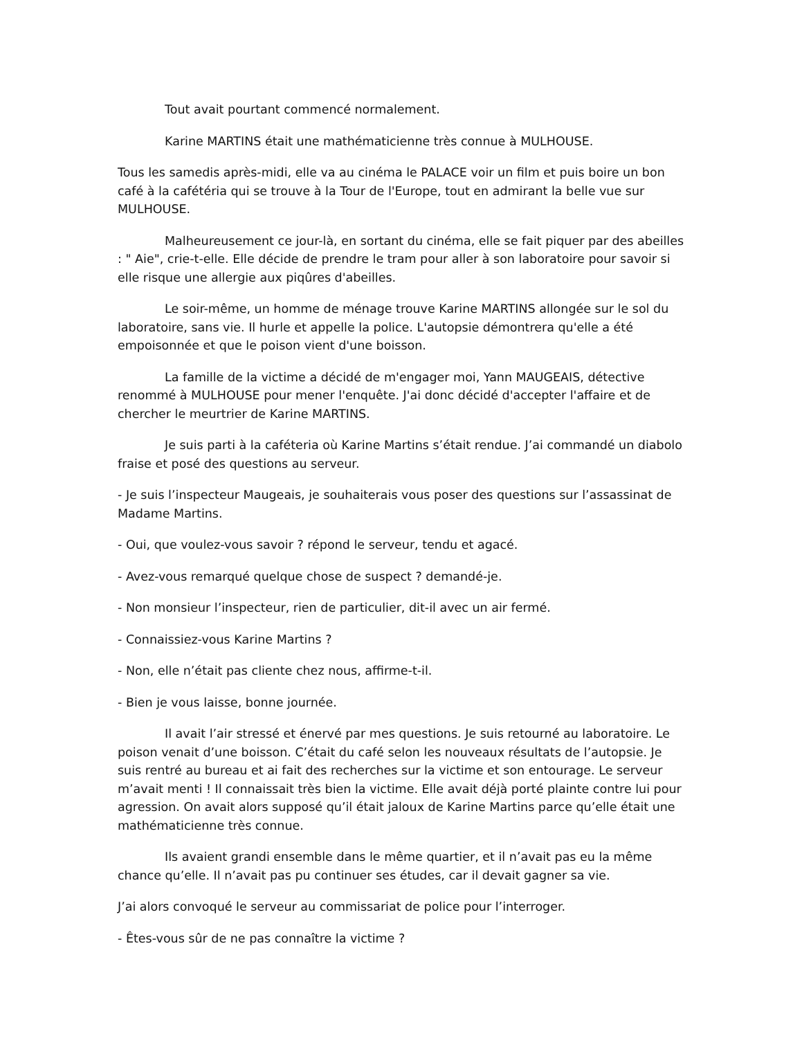Tout avait pourtant commencé normalement.
Karine MARTINS était une mathématicienne très connue à MULHOUSE.
Tous les samedis après-midi, elle va au cinéma le PALACE voir un film et puis boire un bon café à la cafétéria qui se trouve à la Tour de l'Europe, tout en admirant la belle vue sur MULHOUSE.
Malheureusement ce jour-là, en sortant du cinéma, elle se fait piquer par des abeilles : " Aie", crie-t-elle. Elle décide de prendre le tram pour aller à son laboratoire pour savoir si elle risque une allergie aux piqûres d'abeilles.
Le soir-même, un homme de ménage trouve Karine MARTINS allongée sur le sol du laboratoire, sans vie. Il hurle et appelle la police. L'autopsie démontrera qu'elle a été empoisonnée et que le poison vient d'une boisson.
La famille de la victime a décidé de m'engager moi, Yann MAUGEAIS, détective renommé à MULHOUSE pour mener l'enquête. J'ai donc décidé d'accepter l'affaire et de chercher le meurtrier de Karine MARTINS.
Je suis parti à la caféteria où Karine Martins s’était rendue. J’ai commandé un diabolo fraise et posé des questions au serveur.
- Je suis l’inspecteur Maugeais, je souhaiterais vous poser des questions sur l’assassinat de Madame Martins.
- Oui, que voulez-vous savoir ? répond le serveur, tendu et agacé.
- Avez-vous remarqué quelque chose de suspect ? demandé-je.
- Non monsieur l’inspecteur, rien de particulier, dit-il avec un air fermé.
- Connaissiez-vous Karine Martins ?
- Non, elle n’était pas cliente chez nous, affirme-t-il.
- Bien je vous laisse, bonne journée.
Il avait l’air stressé et énervé par mes questions. Je suis retourné au laboratoire. Le poison venait d’une boisson. C’était du café selon les nouveaux résultats de l’autopsie. Je suis rentré au bureau et ai fait des recherches sur la victime et son entourage. Le serveur m’avait menti ! Il connaissait très bien la victime. Elle avait déjà porté plainte contre lui pour agression. On avait alors supposé qu’il était jaloux de Karine Martins parce qu’elle était une mathématicienne très connue.
Ils avaient grandi ensemble dans le même quartier, et il n’avait pas eu la même chance qu’elle. Il n’avait pas pu continuer ses études, car il devait gagner sa vie.
J’ai alors convoqué le serveur au commissariat de police pour l’interroger.
- Êtes-vous sûr de ne pas connaître la victime ?